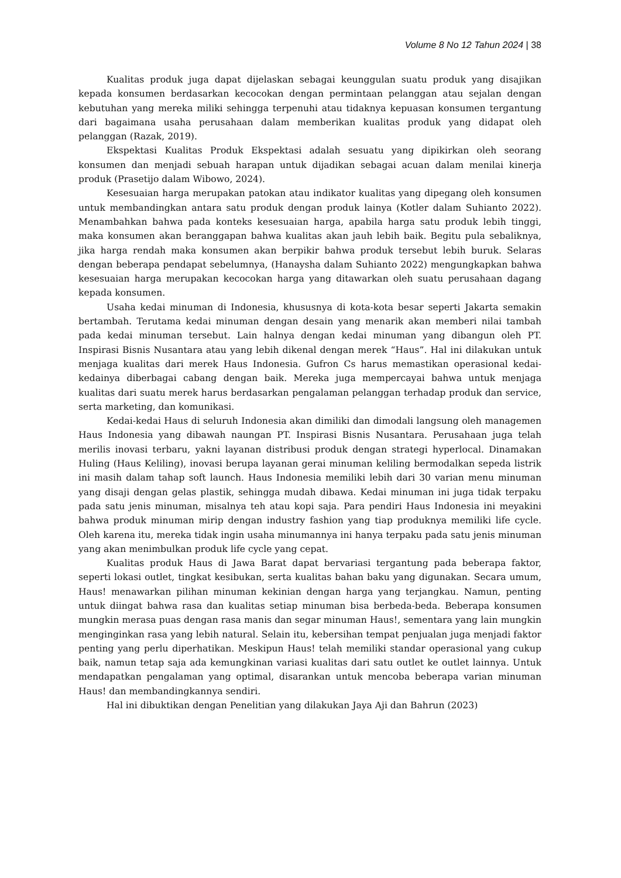Volume 8 No 12 Tahun 2024 | 38
Kualitas produk juga dapat dijelaskan sebagai keunggulan suatu produk yang disajikan kepada konsumen berdasarkan kecocokan dengan permintaan pelanggan atau sejalan dengan kebutuhan yang mereka miliki sehingga terpenuhi atau tidaknya kepuasan konsumen tergantung dari bagaimana usaha perusahaan dalam memberikan kualitas produk yang didapat oleh pelanggan (Razak, 2019).
Ekspektasi Kualitas Produk Ekspektasi adalah sesuatu yang dipikirkan oleh seorang konsumen dan menjadi sebuah harapan untuk dijadikan sebagai acuan dalam menilai kinerja produk (Prasetijo dalam Wibowo, 2024).
Kesesuaian harga merupakan patokan atau indikator kualitas yang dipegang oleh konsumen untuk membandingkan antara satu produk dengan produk lainya (Kotler dalam Suhianto 2022). Menambahkan bahwa pada konteks kesesuaian harga, apabila harga satu produk lebih tinggi, maka konsumen akan beranggapan bahwa kualitas akan jauh lebih baik. Begitu pula sebaliknya, jika harga rendah maka konsumen akan berpikir bahwa produk tersebut lebih buruk. Selaras dengan beberapa pendapat sebelumnya, (Hanaysha dalam Suhianto 2022) mengungkapkan bahwa kesesuaian harga merupakan kecocokan harga yang ditawarkan oleh suatu perusahaan dagang kepada konsumen.
Usaha kedai minuman di Indonesia, khususnya di kota-kota besar seperti Jakarta semakin bertambah. Terutama kedai minuman dengan desain yang menarik akan memberi nilai tambah pada kedai minuman tersebut. Lain halnya dengan kedai minuman yang dibangun oleh PT. Inspirasi Bisnis Nusantara atau yang lebih dikenal dengan merek “Haus”. Hal ini dilakukan untuk menjaga kualitas dari merek Haus Indonesia. Gufron Cs harus memastikan operasional kedai-kedainya diberbagai cabang dengan baik. Mereka juga mempercayai bahwa untuk menjaga kualitas dari suatu merek harus berdasarkan pengalaman pelanggan terhadap produk dan service, serta marketing, dan komunikasi.
Kedai-kedai Haus di seluruh Indonesia akan dimiliki dan dimodali langsung oleh managemen Haus Indonesia yang dibawah naungan PT. Inspirasi Bisnis Nusantara. Perusahaan juga telah merilis inovasi terbaru, yakni layanan distribusi produk dengan strategi hyperlocal. Dinamakan Huling (Haus Keliling), inovasi berupa layanan gerai minuman keliling bermodalkan sepeda listrik ini masih dalam tahap soft launch. Haus Indonesia memiliki lebih dari 30 varian menu minuman yang disaji dengan gelas plastik, sehingga mudah dibawa. Kedai minuman ini juga tidak terpaku pada satu jenis minuman, misalnya teh atau kopi saja. Para pendiri Haus Indonesia ini meyakini bahwa produk minuman mirip dengan industry fashion yang tiap produknya memiliki life cycle. Oleh karena itu, mereka tidak ingin usaha minumannya ini hanya terpaku pada satu jenis minuman yang akan menimbulkan produk life cycle yang cepat.
Kualitas produk Haus di Jawa Barat dapat bervariasi tergantung pada beberapa faktor, seperti lokasi outlet, tingkat kesibukan, serta kualitas bahan baku yang digunakan. Secara umum, Haus! menawarkan pilihan minuman kekinian dengan harga yang terjangkau. Namun, penting untuk diingat bahwa rasa dan kualitas setiap minuman bisa berbeda-beda. Beberapa konsumen mungkin merasa puas dengan rasa manis dan segar minuman Haus!, sementara yang lain mungkin menginginkan rasa yang lebih natural. Selain itu, kebersihan tempat penjualan juga menjadi faktor penting yang perlu diperhatikan. Meskipun Haus! telah memiliki standar operasional yang cukup baik, namun tetap saja ada kemungkinan variasi kualitas dari satu outlet ke outlet lainnya. Untuk mendapatkan pengalaman yang optimal, disarankan untuk mencoba beberapa varian minuman Haus! dan membandingkannya sendiri.
Hal ini dibuktikan dengan Penelitian yang dilakukan Jaya Aji dan Bahrun (2023)